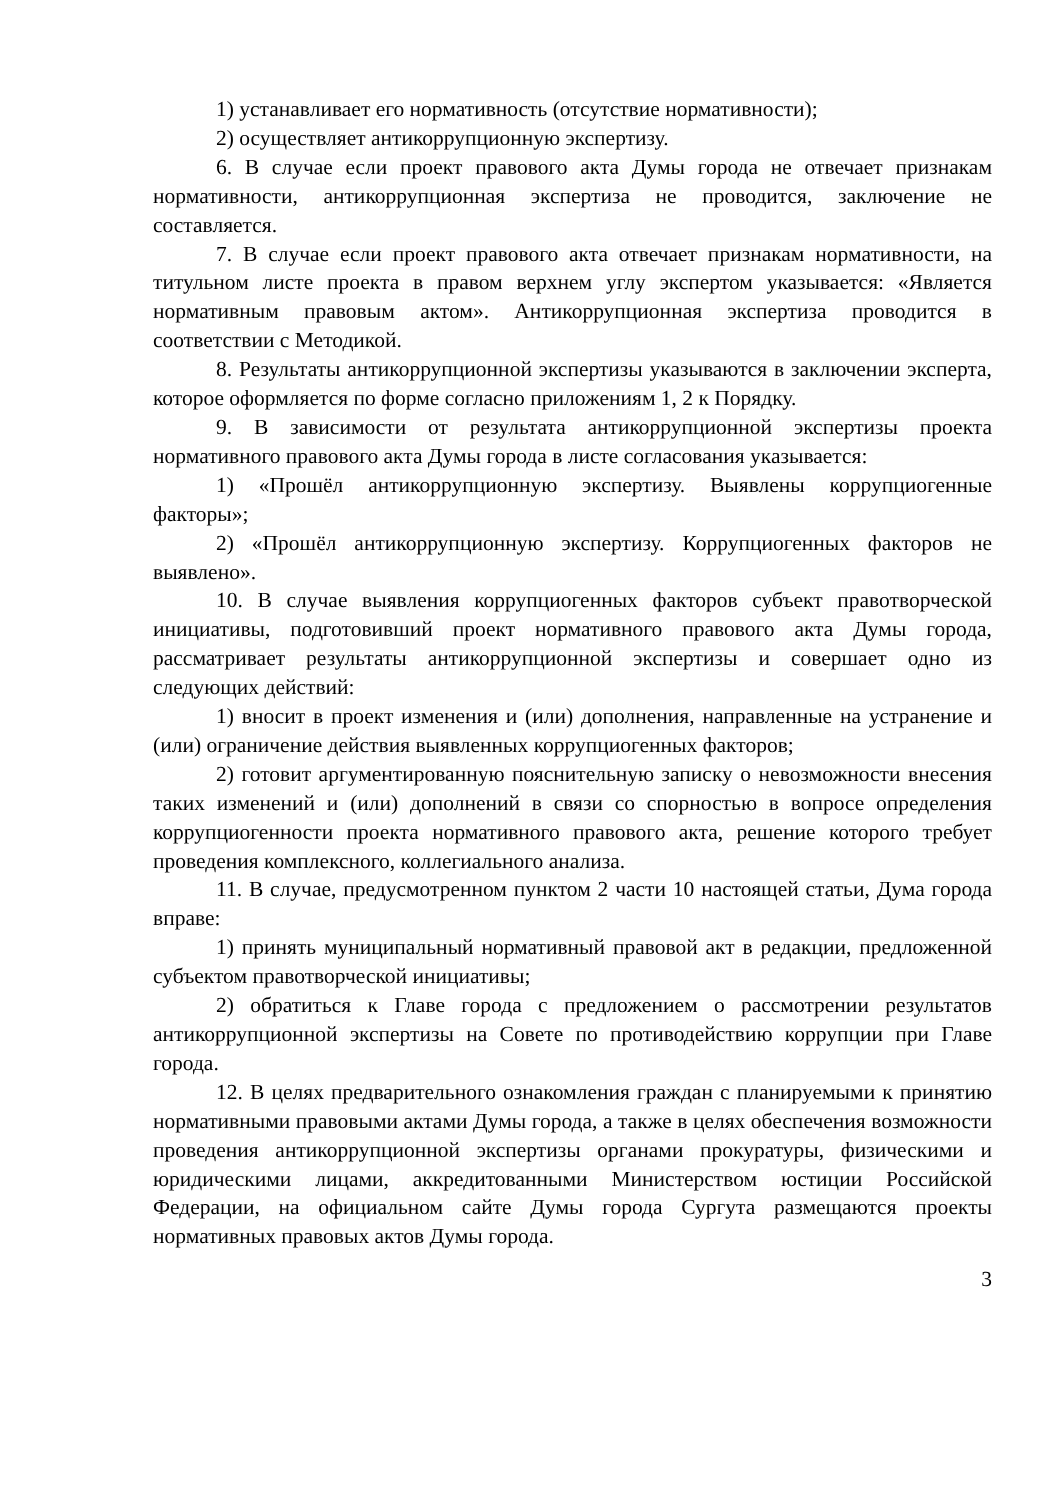1) устанавливает его нормативность (отсутствие нормативности);
2) осуществляет антикоррупционную экспертизу.
6. В случае если проект правового акта Думы города не отвечает признакам нормативности, антикоррупционная экспертиза не проводится, заключение не составляется.
7. В случае если проект правового акта отвечает признакам нормативности, на титульном листе проекта в правом верхнем углу экспертом указывается: «Является нормативным правовым актом». Антикоррупционная экспертиза проводится в соответствии с Методикой.
8. Результаты антикоррупционной экспертизы указываются в заключении эксперта, которое оформляется по форме согласно приложениям 1, 2 к Порядку.
9. В зависимости от результата антикоррупционной экспертизы проекта нормативного правового акта Думы города в листе согласования указывается:
1) «Прошёл антикоррупционную экспертизу. Выявлены коррупциогенные факторы»;
2) «Прошёл антикоррупционную экспертизу. Коррупциогенных факторов не выявлено».
10. В случае выявления коррупциогенных факторов субъект правотворческой инициативы, подготовивший проект нормативного правового акта Думы города, рассматривает результаты антикоррупционной экспертизы и совершает одно из следующих действий:
1) вносит в проект изменения и (или) дополнения, направленные на устранение и (или) ограничение действия выявленных коррупциогенных факторов;
2) готовит аргументированную пояснительную записку о невозможности внесения таких изменений и (или) дополнений в связи со спорностью в вопросе определения коррупциогенности проекта нормативного правового акта, решение которого требует проведения комплексного, коллегиального анализа.
11. В случае, предусмотренном пунктом 2 части 10 настоящей статьи, Дума города вправе:
1) принять муниципальный нормативный правовой акт в редакции, предложенной субъектом правотворческой инициативы;
2) обратиться к Главе города с предложением о рассмотрении результатов антикоррупционной экспертизы на Совете по противодействию коррупции при Главе города.
12. В целях предварительного ознакомления граждан с планируемыми к принятию нормативными правовыми актами Думы города, а также в целях обеспечения возможности проведения антикоррупционной экспертизы органами прокуратуры, физическими и юридическими лицами, аккредитованными Министерством юстиции Российской Федерации, на официальном сайте Думы города Сургута размещаются проекты нормативных правовых актов Думы города.
3